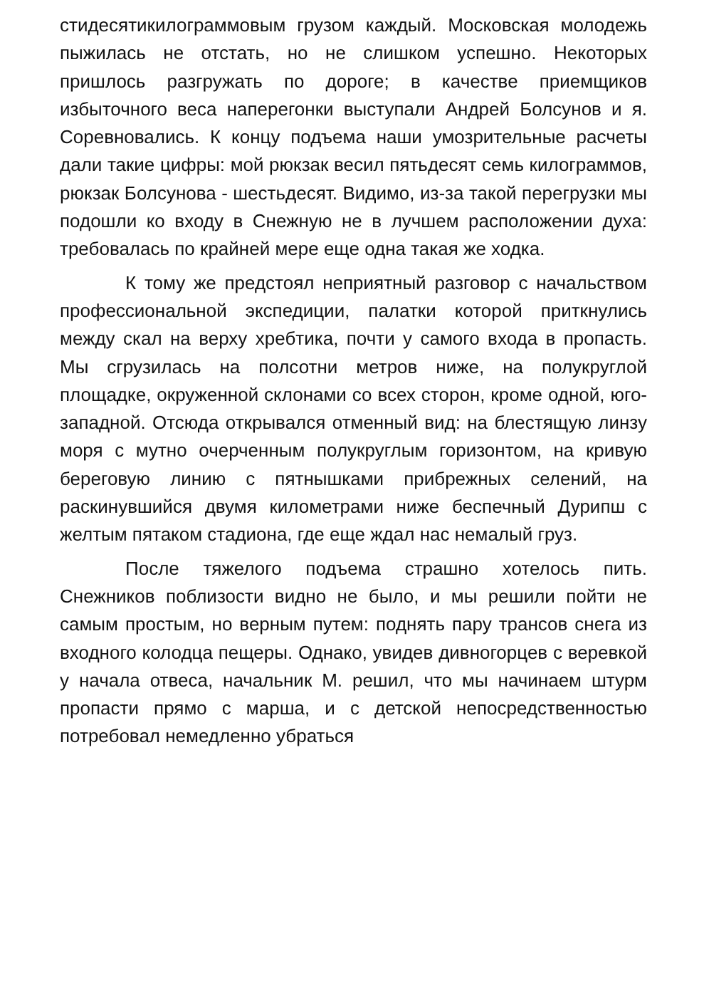стидесятикилограммовым грузом каждый. Московская молодежь пыжилась не отстать, но не слишком успешно. Некоторых пришлось разгружать по дороге; в качестве приемщиков избыточного веса наперегонки выступали Андрей Болсунов и я. Соревновались. К концу подъема наши умозрительные расчеты дали такие цифры: мой рюкзак весил пятьдесят семь килограммов, рюкзак Болсунова - шестьдесят. Видимо, из-за такой перегрузки мы подошли ко входу в Снежную не в лучшем расположении духа: требовалась по крайней мере еще одна такая же ходка.
К тому же предстоял неприятный разговор с начальством профессиональной экспедиции, палатки которой приткнулись между скал на верху хребтика, почти у самого входа в пропасть. Мы сгрузилась на полсотни метров ниже, на полукруглой площадке, окруженной склонами со всех сторон, кроме одной, юго-западной. Отсюда открывался отменный вид: на блестящую линзу моря с мутно очерченным полукруглым горизонтом, на кривую береговую линию с пятнышками прибрежных селений, на раскинувшийся двумя километрами ниже беспечный Дурипш с желтым пятаком стадиона, где еще ждал нас немалый груз.
После тяжелого подъема страшно хотелось пить. Снежников поблизости видно не было, и мы решили пойти не самым простым, но верным путем: поднять пару трансов снега из входного колодца пещеры. Однако, увидев дивногорцев с веревкой у начала отвеса, начальник М. решил, что мы начинаем штурм пропасти прямо с марша, и с детской непосредственностью потребовал немедленно убраться